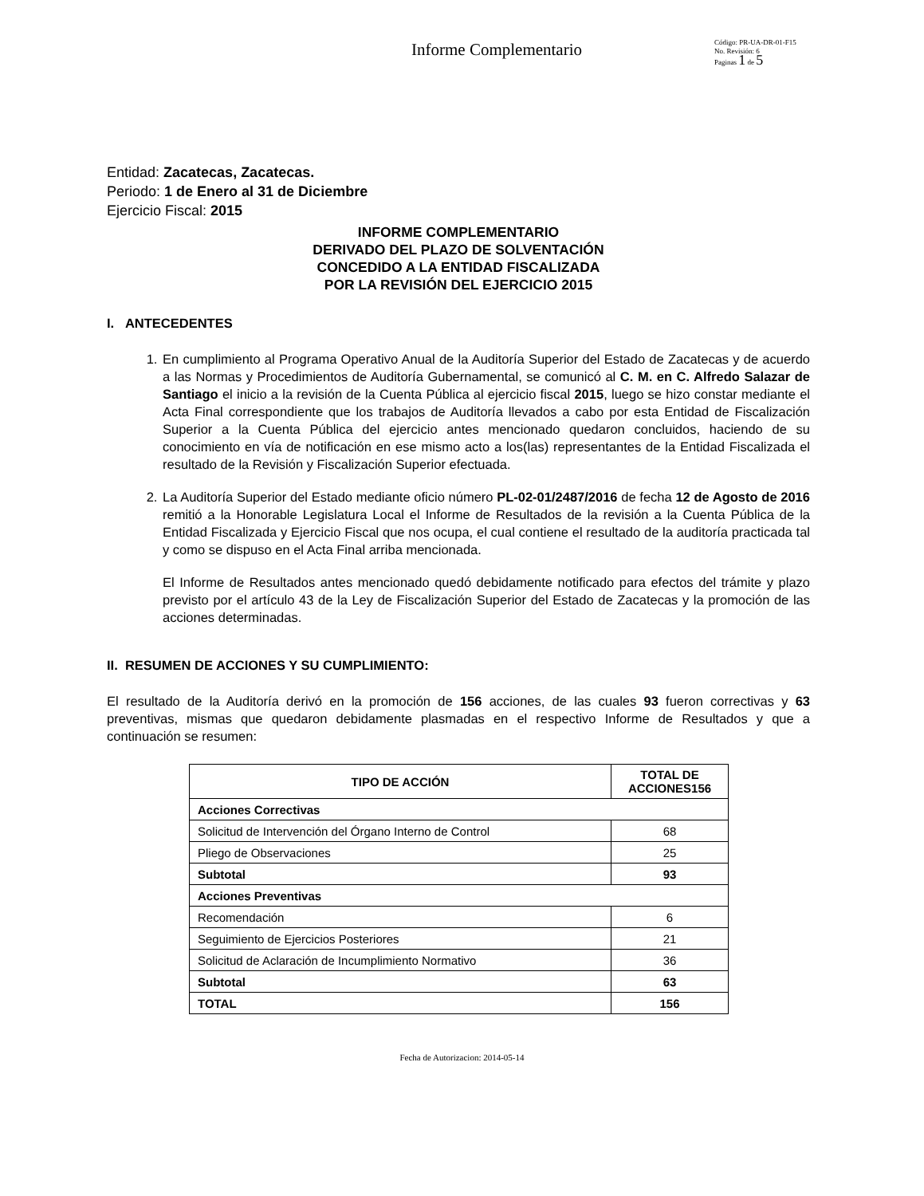Informe Complementario
Código: PR-UA-DR-01-F15
No. Revisión: 6
Paginas 1 de 5
Entidad: Zacatecas, Zacatecas.
Periodo: 1 de Enero al 31 de Diciembre
Ejercicio Fiscal: 2015
INFORME COMPLEMENTARIO
DERIVADO DEL PLAZO DE SOLVENTACIÓN
CONCEDIDO A LA ENTIDAD FISCALIZADA
POR LA REVISIÓN DEL EJERCICIO 2015
I. ANTECEDENTES
1. En cumplimiento al Programa Operativo Anual de la Auditoría Superior del Estado de Zacatecas y de acuerdo a las Normas y Procedimientos de Auditoría Gubernamental, se comunicó al C. M. en C. Alfredo Salazar de Santiago el inicio a la revisión de la Cuenta Pública al ejercicio fiscal 2015, luego se hizo constar mediante el Acta Final correspondiente que los trabajos de Auditoría llevados a cabo por esta Entidad de Fiscalización Superior a la Cuenta Pública del ejercicio antes mencionado quedaron concluidos, haciendo de su conocimiento en vía de notificación en ese mismo acto a los(las) representantes de la Entidad Fiscalizada el resultado de la Revisión y Fiscalización Superior efectuada.
2. La Auditoría Superior del Estado mediante oficio número PL-02-01/2487/2016 de fecha 12 de Agosto de 2016 remitió a la Honorable Legislatura Local el Informe de Resultados de la revisión a la Cuenta Pública de la Entidad Fiscalizada y Ejercicio Fiscal que nos ocupa, el cual contiene el resultado de la auditoría practicada tal y como se dispuso en el Acta Final arriba mencionada.
El Informe de Resultados antes mencionado quedó debidamente notificado para efectos del trámite y plazo previsto por el artículo 43 de la Ley de Fiscalización Superior del Estado de Zacatecas y la promoción de las acciones determinadas.
II. RESUMEN DE ACCIONES Y SU CUMPLIMIENTO:
El resultado de la Auditoría derivó en la promoción de 156 acciones, de las cuales 93 fueron correctivas y 63 preventivas, mismas que quedaron debidamente plasmadas en el respectivo Informe de Resultados y que a continuación se resumen:
| TIPO DE ACCIÓN | TOTAL DE ACCIONES156 |
| --- | --- |
| Acciones Correctivas | |
| Solicitud de Intervención del Órgano Interno de Control | 68 |
| Pliego de Observaciones | 25 |
| Subtotal | 93 |
| Acciones Preventivas | |
| Recomendación | 6 |
| Seguimiento de Ejercicios Posteriores | 21 |
| Solicitud de Aclaración de Incumplimiento Normativo | 36 |
| Subtotal | 63 |
| TOTAL | 156 |
Fecha de Autorizacion: 2014-05-14